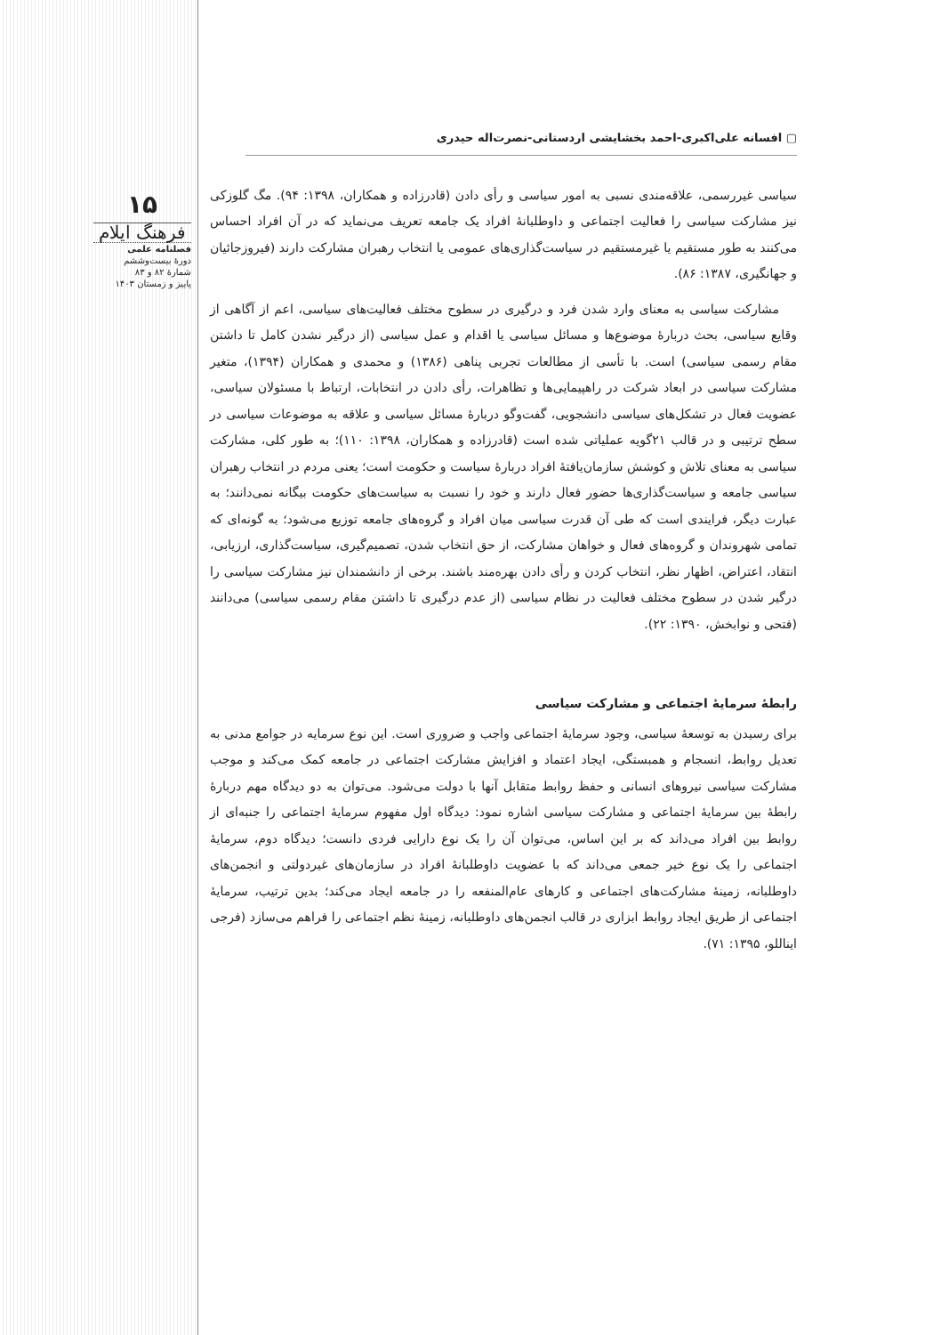۱۵
فرهنگ ایلام
فصلنامه علمی
دورهٔ بیست‌وششم
شمارهٔ ۸۲ و ۸۳
پاییز و زمستان ۱۴۰۳
▢ افسانه علی‌اکبری-احمد بخشایشی اردستانی-نصرت‌اله حیدری
سیاسی غیررسمی، علاقه‌مندی نسبی به امور سیاسی و رأی دادن (قادرزاده و همکاران، ۱۳۹۸: ۹۴). مگ گلوزکی نیز مشارکت سیاسی را فعالیت اجتماعی و داوطلبانهٔ افراد یک جامعه تعریف می‌نماید که در آن افراد احساس می‌کنند به طور مستقیم یا غیرمستقیم در سیاست‌گذاری‌های عمومی یا انتخاب رهبران مشارکت دارند (فیروزجائیان و جهانگیری، ۱۳۸۷: ۸۶).
مشارکت سیاسی به معنای وارد شدن فرد و درگیری در سطوح مختلف فعالیت‌های سیاسی، اعم از آگاهی از وقایع سیاسی، بحث دربارهٔ موضوع‌ها و مسائل سیاسی یا اقدام و عمل سیاسی (از درگیر نشدن کامل تا داشتن مقام رسمی سیاسی) است. با تأسی از مطالعات تجربی پناهی (۱۳۸۶) و محمدی و همکاران (۱۳۹۴)، متغیر مشارکت سیاسی در ابعاد شرکت در راهپیمایی‌ها و تظاهرات، رأی دادن در انتخابات، ارتباط با مسئولان سیاسی، عضویت فعال در تشکل‌های سیاسی دانشجویی، گفت‌وگو دربارهٔ مسائل سیاسی و علاقه به موضوعات سیاسی در سطح ترتیبی و در قالب ۲۱گویه عملیاتی شده است (قادرزاده و همکاران، ۱۳۹۸: ۱۱۰)؛ به طور کلی، مشارکت سیاسی به معنای تلاش و کوشش سازمان‌یافتهٔ افراد دربارهٔ سیاست و حکومت است؛ یعنی مردم در انتخاب رهبران سیاسی جامعه و سیاست‌گذاری‌ها حضور فعال دارند و خود را نسبت به سیاست‌های حکومت بیگانه نمی‌دانند؛ به عبارت دیگر، فرایندی است که طی آن قدرت سیاسی میان افراد و گروه‌های جامعه توزیع می‌شود؛ به گونه‌ای که تمامی شهروندان و گروه‌های فعال و خواهان مشارکت، از حق انتخاب شدن، تصمیم‌گیری، سیاست‌گذاری، ارزیابی، انتقاد، اعتراض، اظهار نظر، انتخاب کردن و رأی دادن بهره‌مند باشند. برخی از دانشمندان نیز مشارکت سیاسی را درگیر شدن در سطوح مختلف فعالیت در نظام سیاسی (از عدم درگیری تا داشتن مقام رسمی سیاسی) می‌دانند (فتحی و نوابخش، ۱۳۹۰: ۲۲).
رابطهٔ سرمایهٔ اجتماعی و مشارکت سیاسی
برای رسیدن به توسعهٔ سیاسی، وجود سرمایهٔ اجتماعی واجب و ضروری است. این نوع سرمایه در جوامع مدنی به تعدیل روابط، انسجام و همبستگی، ایجاد اعتماد و افزایش مشارکت اجتماعی در جامعه کمک می‌کند و موجب مشارکت سیاسی نیروهای انسانی و حفظ روابط متقابل آنها با دولت می‌شود. می‌توان به دو دیدگاه مهم دربارهٔ رابطهٔ بین سرمایهٔ اجتماعی و مشارکت سیاسی اشاره نمود: دیدگاه اول مفهوم سرمایهٔ اجتماعی را جنبه‌ای از روابط بین افراد می‌داند که بر این اساس، می‌توان آن را یک نوع دارایی فردی دانست؛ دیدگاه دوم، سرمایهٔ اجتماعی را یک نوع خیر جمعی می‌داند که با عضویت داوطلبانهٔ افراد در سازمان‌های غیردولتی و انجمن‌های داوطلبانه، زمینهٔ مشارکت‌های اجتماعی و کارهای عام‌المنفعه را در جامعه ایجاد می‌کند؛ بدین ترتیب، سرمایهٔ اجتماعی از طریق ایجاد روابط ابزاری در قالب انجمن‌های داوطلبانه، زمینهٔ نظم اجتماعی را فراهم می‌سازد (فرجی ایناللو، ۱۳۹۵: ۷۱).